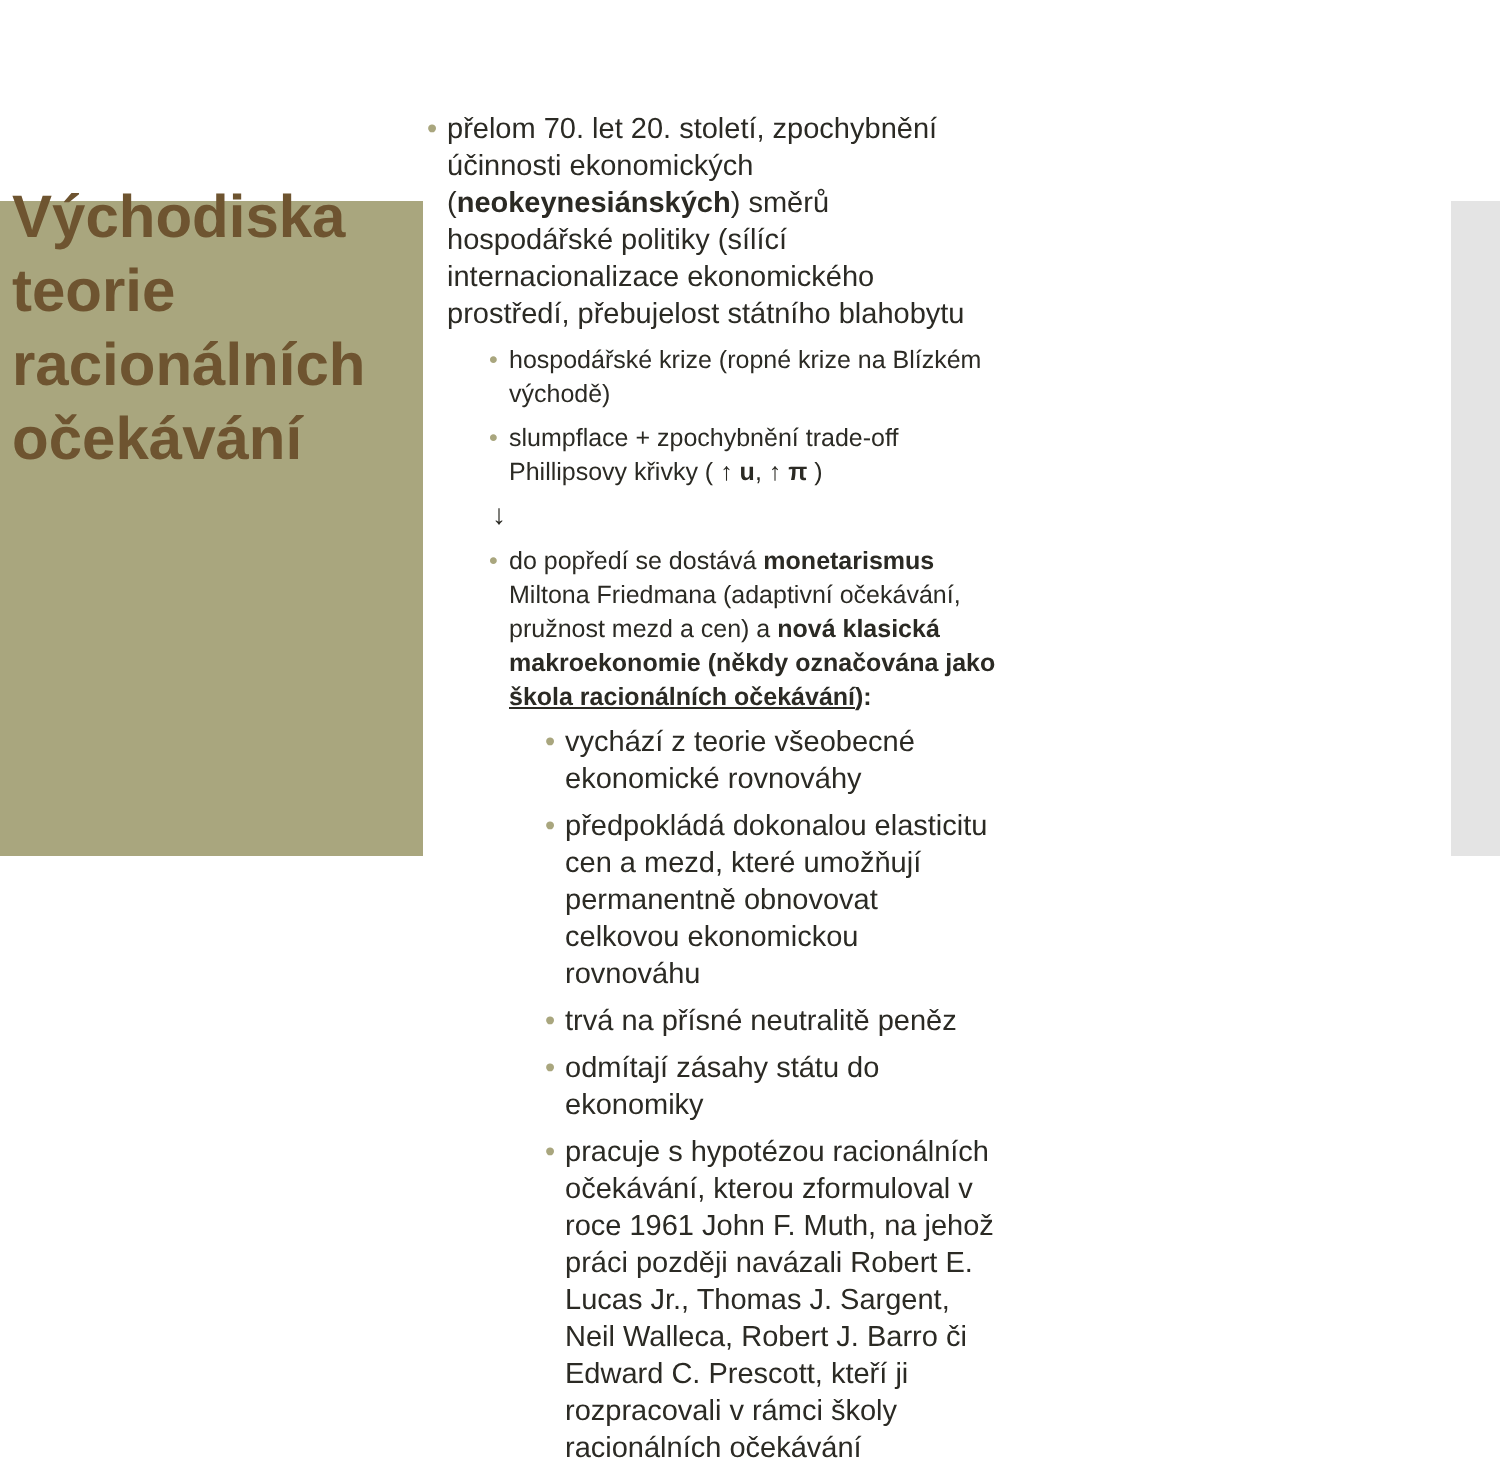Východiska teorie racionálních očekávání
přelom 70. let 20. století, zpochybnění účinnosti ekonomických (neokeynesiánských) směrů hospodářské politiky (sílící internacionalizace ekonomického prostředí, přebujelost státního blahobytu
hospodářské krize (ropné krize na Blízkém východě)
slumpflace + zpochybnění trade-off Phillipsovy křivky ( ↑ u, ↑ π )
↓
do popředí se dostává monetarismus Miltona Friedmana (adaptivní očekávání, pružnost mezd a cen) a nová klasická makroekonomie (někdy označována jako škola racionálních očekávání):
vychází z teorie všeobecné ekonomické rovnováhy
předpokládá dokonalou elasticitu cen a mezd, které umožňují permanentně obnovovat celkovou ekonomickou rovnováhu
trvá na přísné neutralitě peněz
odmítají zásahy státu do ekonomiky
pracuje s hypotézou racionálních očekávání, kterou zformuloval v roce 1961 John F. Muth, na jehož práci později navázali Robert E. Lucas Jr., Thomas J. Sargent, Neil Walleca, Robert J. Barro či Edward C. Prescott, kteří ji rozpracovali v rámci školy racionálních očekávání